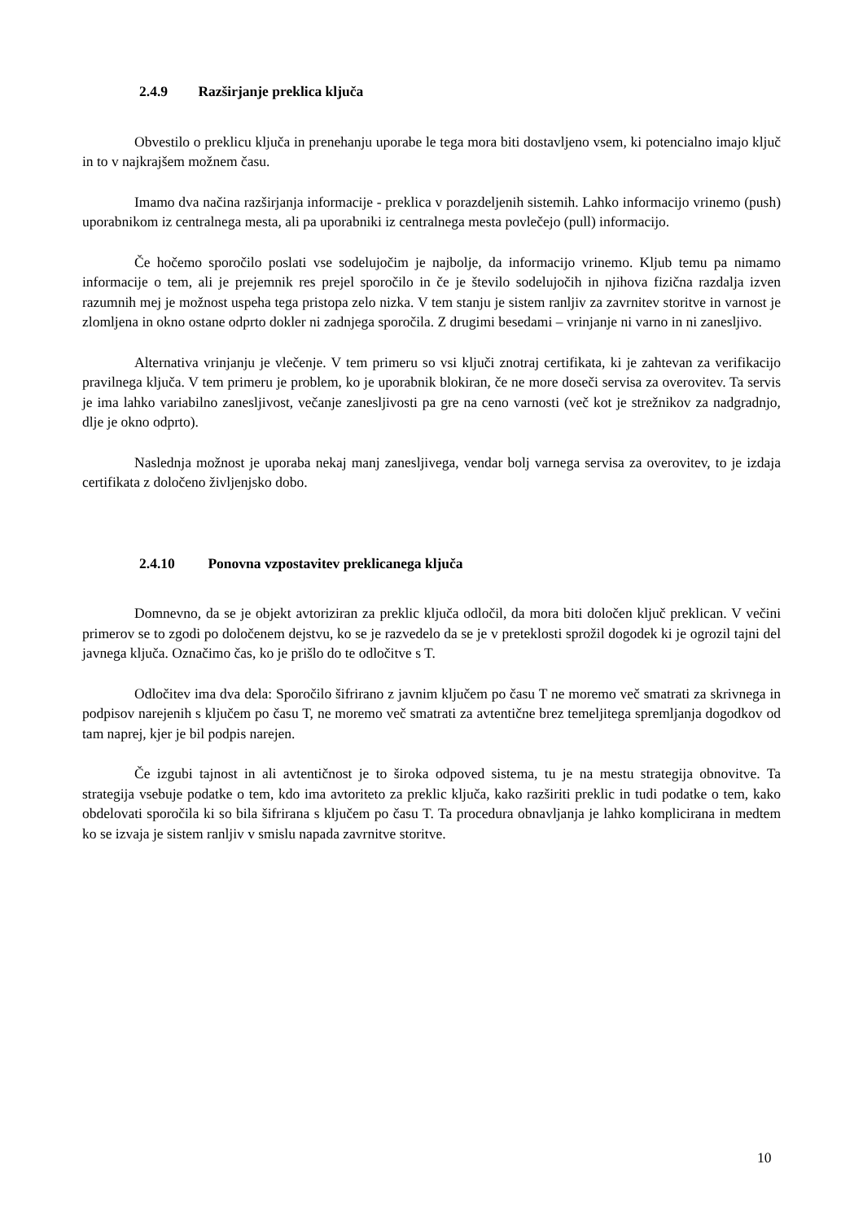2.4.9 Razširjanje preklica ključa
Obvestilo o preklicu ključa in prenehanju uporabe le tega mora biti dostavljeno vsem, ki potencialno imajo ključ in to v najkrajšem možnem času.
Imamo dva načina razširjanja informacije - preklica v porazdeljenih sistemih. Lahko informacijo vrinemo (push) uporabnikom iz centralnega mesta, ali pa uporabniki iz centralnega mesta povlečejo (pull) informacijo.
Če hočemo sporočilo poslati vse sodelujočim je najbolje, da informacijo vrinemo. Kljub temu pa nimamo informacije o tem, ali je prejemnik res prejel sporočilo in če je število sodelujočih in njihova fizična razdalja izven razumnih mej je možnost uspeha tega pristopa zelo nizka. V tem stanju je sistem ranljiv za zavrnitev storitve in varnost je zlomljena in okno ostane odprto dokler ni zadnjega sporočila. Z drugimi besedami – vrinjanje ni varno in ni zanesljivo.
Alternativa vrinjanju je vlečenje. V tem primeru so vsi ključi znotraj certifikata, ki je zahtevan za verifikacijo pravilnega ključa. V tem primeru je problem, ko je uporabnik blokiran, če ne more doseči servisa za overovitev. Ta servis je ima lahko variabilno zanesljivost, večanje zanesljivosti pa gre na ceno varnosti (več kot je strežnikov za nadgradnjo, dlje je okno odprto).
Naslednja možnost je uporaba nekaj manj zanesljivega, vendar bolj varnega servisa za overovitev, to je izdaja certifikata z določeno življenjsko dobo.
2.4.10 Ponovna vzpostavitev preklicanega ključa
Domnevno, da se je objekt avtoriziran za preklic ključa odločil, da mora biti določen ključ preklican. V večini primerov se to zgodi po določenem dejstvu, ko se je razvedelo da se je v preteklosti sprožil dogodek ki je ogrozil tajni del javnega ključa. Označimo čas, ko je prišlo do te odločitve s T.
Odločitev ima dva dela: Sporočilo šifrirano z javnim ključem po času T ne moremo več smatrati za skrivnega in podpisov narejenih s ključem po času T, ne moremo več smatrati za avtentične brez temeljitega spremljanja dogodkov od tam naprej, kjer je bil podpis narejen.
Če izgubi tajnost in ali avtentičnost je to široka odpoved sistema, tu je na mestu strategija obnovitve. Ta strategija vsebuje podatke o tem, kdo ima avtoriteto za preklic ključa, kako razširiti preklic in tudi podatke o tem, kako obdelovati sporočila ki so bila šifrirana s ključem po času T. Ta procedura obnavljanja je lahko komplicirana in medtem ko se izvaja je sistem ranljiv v smislu napada zavrnitve storitve.
10